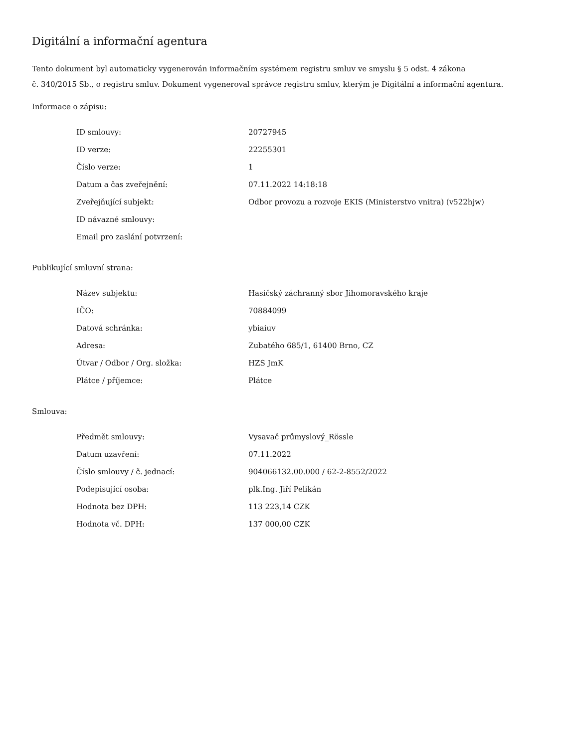Digitální a informační agentura
Tento dokument byl automaticky vygenerován informačním systémem registru smluv ve smyslu § 5 odst. 4 zákona
č. 340/2015 Sb., o registru smluv. Dokument vygeneroval správce registru smluv, kterým je Digitální a informační agentura.
Informace o zápisu:
| ID smlouvy: | 20727945 |
| ID verze: | 22255301 |
| Číslo verze: | 1 |
| Datum a čas zveřejnění: | 07.11.2022 14:18:18 |
| Zveřejňující subjekt: | Odbor provozu a rozvoje EKIS (Ministerstvo vnitra) (v522hjw) |
| ID návazné smlouvy: | |
| Email pro zaslání potvrzení: | |
Publikující smluvní strana:
| Název subjektu: | Hasičský záchranný sbor Jihomoravského kraje |
| IČO: | 70884099 |
| Datová schránka: | ybiaiuv |
| Adresa: | Zubatého 685/1, 61400 Brno, CZ |
| Útvar / Odbor / Org. složka: | HZS JmK |
| Plátce / příjemce: | Plátce |
Smlouva:
| Předmět smlouvy: | Vysavač průmyslový_Rössle |
| Datum uzavření: | 07.11.2022 |
| Číslo smlouvy / č. jednací: | 904066132.00.000 / 62-2-8552/2022 |
| Podepisující osoba: | plk.Ing. Jiří Pelikán |
| Hodnota bez DPH: | 113 223,14 CZK |
| Hodnota vč. DPH: | 137 000,00 CZK |